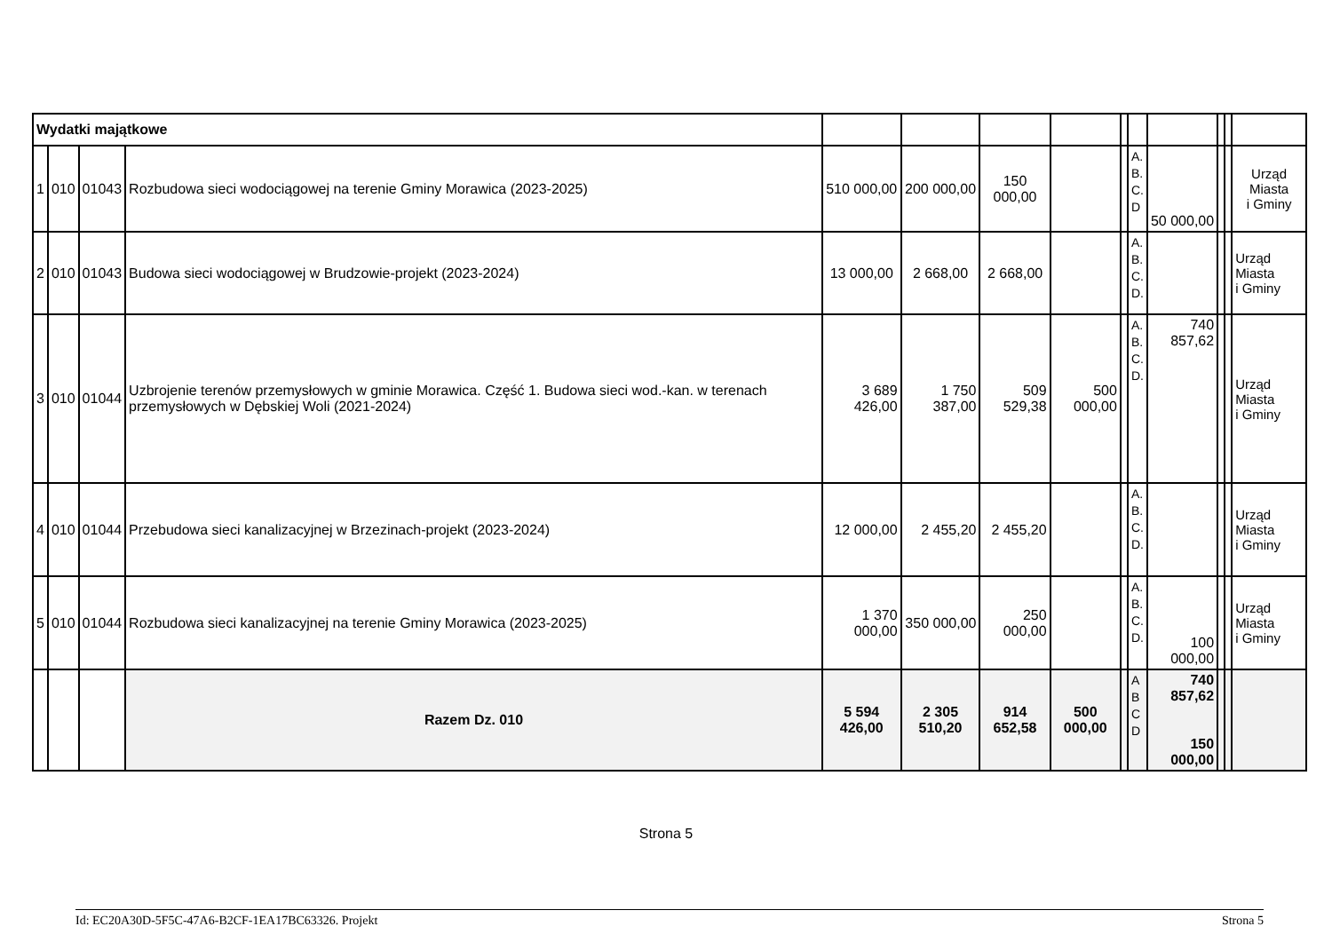| Wydatki majątkowe | | | | | | | | | | | | | |
| 1 | 010 | 01043 | Rozbudowa sieci wodociągowej na terenie Gminy Morawica (2023-2025) | 510 000,00 | 200 000,00 | 150 000,00 | | | A. B. C. D | 50 000,00 | | | Urząd Miasta i Gminy |
| 2 | 010 | 01043 | Budowa sieci wodociągowej w Brudzowie-projekt (2023-2024) | 13 000,00 | 2 668,00 | 2 668,00 | | | A. B. C. D. | | | | Urząd Miasta i Gminy |
| 3 | 010 | 01044 | Uzbrojenie terenów przemysłowych w gminie Morawica. Część 1. Budowa sieci wod.-kan. w terenach przemysłowych w Dębskiej Woli (2021-2024) | 3 689 426,00 | 1 750 387,00 | 509 529,38 | 500 000,00 | | A. B. C. D. | 740 857,62 | | | Urząd Miasta i Gminy |
| 4 | 010 | 01044 | Przebudowa sieci kanalizacyjnej w Brzezinach-projekt (2023-2024) | 12 000,00 | 2 455,20 | 2 455,20 | | | A. B. C. D. | | | | Urząd Miasta i Gminy |
| 5 | 010 | 01044 | Rozbudowa sieci kanalizacyjnej na terenie Gminy Morawica (2023-2025) | 1 370 000,00 | 350 000,00 | 250 000,00 | | | A. B. C. D. | 100 000,00 | | | Urząd Miasta i Gminy |
| | | | Razem Dz. 010 | 5 594 426,00 | 2 305 510,20 | 914 652,58 | 500 000,00 | | A B C D | 740 857,62 150 000,00 | | | |
Strona 5
Id: EC20A30D-5F5C-47A6-B2CF-1EA17BC63326. Projekt Strona 5